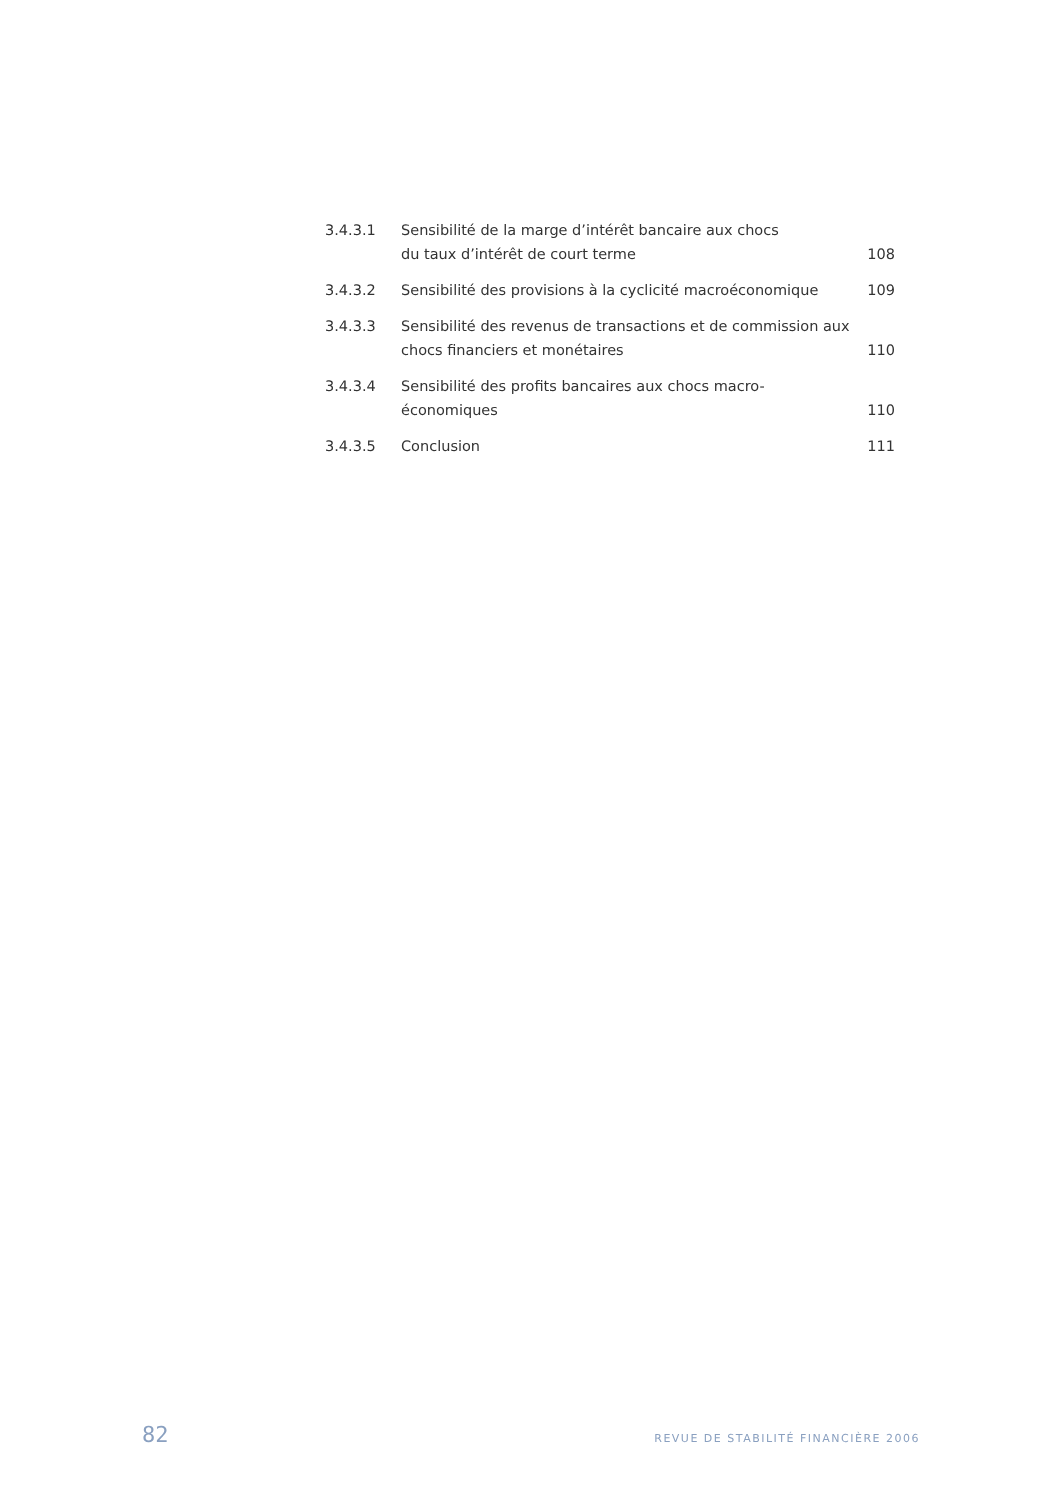3.4.3.1 Sensibilité de la marge d’intérêt bancaire aux chocs
du taux d’intérêt de court terme
108
3.4.3.2 Sensibilité des provisions à la cyclicité macroéconomique
109
3.4.3.3 Sensibilité des revenus de transactions et de commission aux
chocs financiers et monétaires
110
3.4.3.4 Sensibilité des profits bancaires aux chocs macro-économiques
110
3.4.3.5 Conclusion 111
82 REVUE DE STABILITÉ FINANCIÈRE 2006